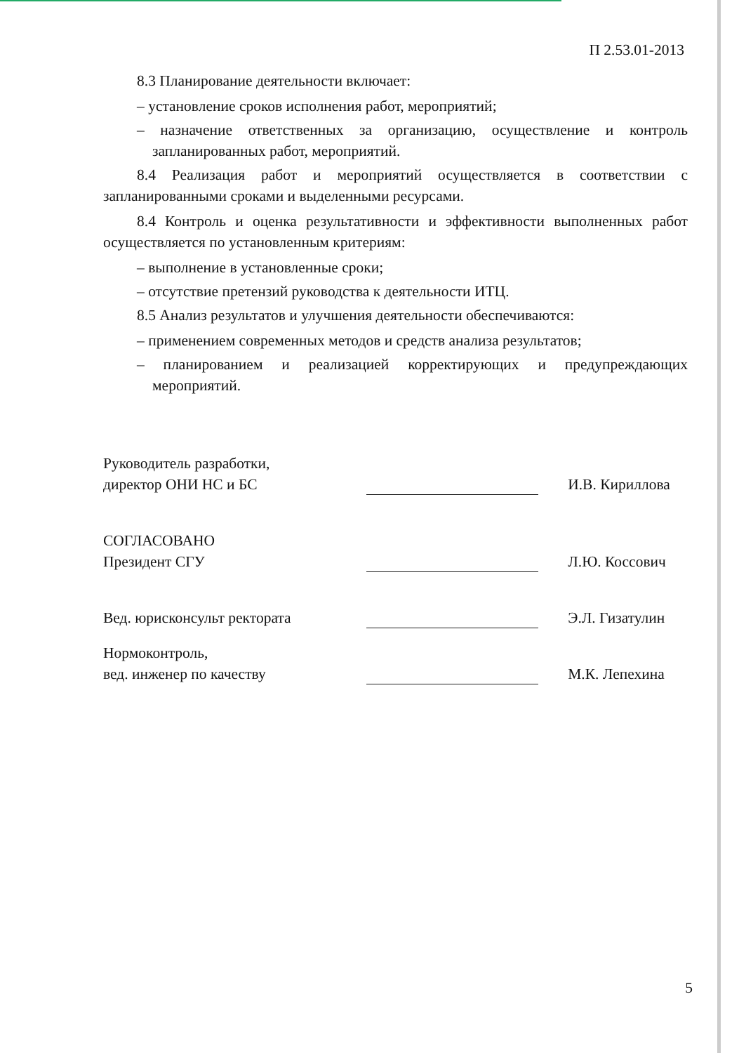П 2.53.01-2013
8.3 Планирование деятельности включает:
– установление сроков исполнения работ, мероприятий;
– назначение ответственных за организацию, осуществление и контроль запланированных работ, мероприятий.
8.4 Реализация работ и мероприятий осуществляется в соответствии с запланированными сроками и выделенными ресурсами.
8.4 Контроль и оценка результативности и эффективности выполненных работ осуществляется по установленным критериям:
– выполнение в установленные сроки;
– отсутствие претензий руководства к деятельности ИТЦ.
8.5 Анализ результатов и улучшения деятельности обеспечиваются:
– применением современных методов и средств анализа результатов;
– планированием и реализацией корректирующих и предупреждающих мероприятий.
| Руководитель разработки, директор ОНИ НС и БС | | И.В. Кириллова |
| СОГЛАСОВАНО Президент СГУ | | Л.Ю. Коссович |
| Вед. юрисконсульт ректората | | Э.Л. Гизатулин |
| Нормоконтроль, вед. инженер по качеству | | М.К. Лепехина |
5